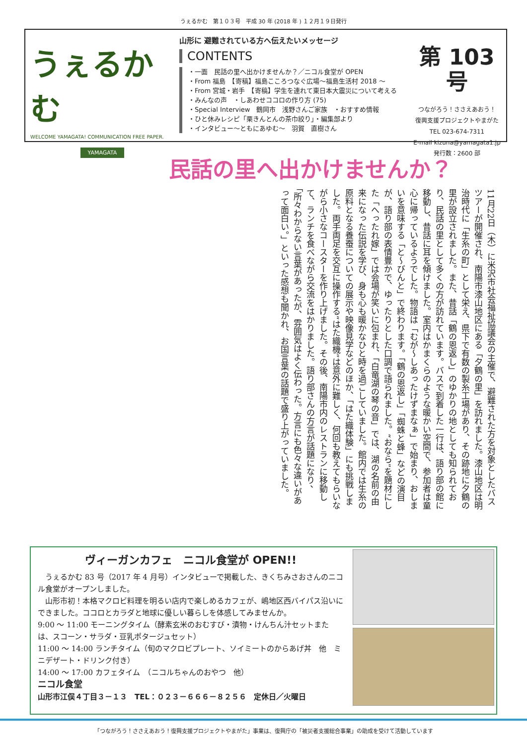うぇるかむ　第１０３号　平成 30 年 (2018 年 ) １２月１９日発行
うぇるかむ
WELCOME YAMAGATA! COMMUNICATION FREE PAPER.
YAMAGATA
山形に 避難されている方へ伝えたいメッセージ
CONTENTS
・一面　民話の里へ出かけませんか？／ニコル食堂が OPEN
・From 福島　【寄稿】福島こころつなぐ広場～福島生活村 2018 ～
・From 宮城・岩手　【寄稿】学生を連れて東日本大震災について考える
・みんなの声　・しあわせココロの作り方 (75)
・Special Interview　鶴岡市　浅野さんご家族　・おすすめ情報
・ひと休みレシピ「栗きんとんの茶巾絞り」・編集部より
・インタビュー～ともにあゆむ～　羽賀　直樹さん
第 103 号
つながろう！ささえあおう！
復興支援プロジェクトやまがた
TEL 023-674-7311
E-mail kizuna@yamagata1.jp
発行数：2600 部
民話の里へ出かけませんか？
11月22日（木）に米沢市社会福祉協議会の主催で、避難された方を対象としたバスツアーが開催され、南陽市漆山地区にある「夕鶴の里」を訪れました。漆山地区は明治時代に「生糸の町」として栄え、県下で有数の製糸工場があり、その跡地に夕鶴の里が設立されました。また、昔話「鶴の恩返し」のゆかりの地としても知られており、民話の里として多くの方が訪れています。バスで到着した一行は、語り部の館に移動し、昔話に耳を傾けました。室内はかまくらのような暖かい空間で、参加者は童心に帰っているようでした。物語は「むが～しあったけずまなぁ」で始まり、おしまいを意味する「と～びんと」で終わります。「鶴の恩返し」「蜘蛛と蜂」などの演目が、語り部の表情豊かで、ゆったりとした口調で語られました。“おなら”を題材にした「へったれ嫁」では会場が笑いに包まれ、「白竜湖の琴の音」では、湖の名前の由来になった伝説を学び、身も心も暖かなひと時を過ごしていました。館内では生糸の原料となる養蚕についての展示や映像見学などのほか、「はた織体験」にも挑戦しました。両手両足を交互に操作する“はた織機”は意外に難しく、何回も教えてもらいながら小さなコースターを作り上げました。その後、南陽市内のレストランに移動して、ランチを食べながら交流をはかりました。語り部さんの方言が話題になり、「所々わからない言葉があったが、雰囲気はよく伝わった。方言にも色々な違いがあって面白い。」といった感想も聞かれ、お国言葉の話題で盛り上がっていました。
ヴィーガンカフェ　ニコル食堂が OPEN!!
　うぇるかむ 83 号（2017 年 4 月号）インタビューで掲載した、きくちみさおさんのニコル食堂がオープンしました。
　山形市初！本格マクロビ料理を明るい店内で楽しめるカフェが、嶋地区西バイパス沿いにできました。ココロとカラダと地球に優しい暮らしを体感してみませんか。
9:00 ～ 11:00 モーニングタイム（酵素玄米のおむすび・漬物・けんちん汁セットまたは、スコーン・サラダ・豆乳ポタージュセット）
11:00 ～ 14:00 ランチタイム（旬のマクロビプレート、ソイミートのからあげ丼　他　ミニデザート・ドリンク付き）
14:00 ～ 17:00 カフェタイム　（ニコルちゃんのおやつ　他）
ニコル食堂
山形市江俣４丁目３－１３　TEL：０２３－６６６－８２５６　定休日／火曜日
「つながろう！ささえあおう！復興支援プロジェクトやまがた」事業は、復興庁の「被災者支援総合事業」の助成を受けて活動しています